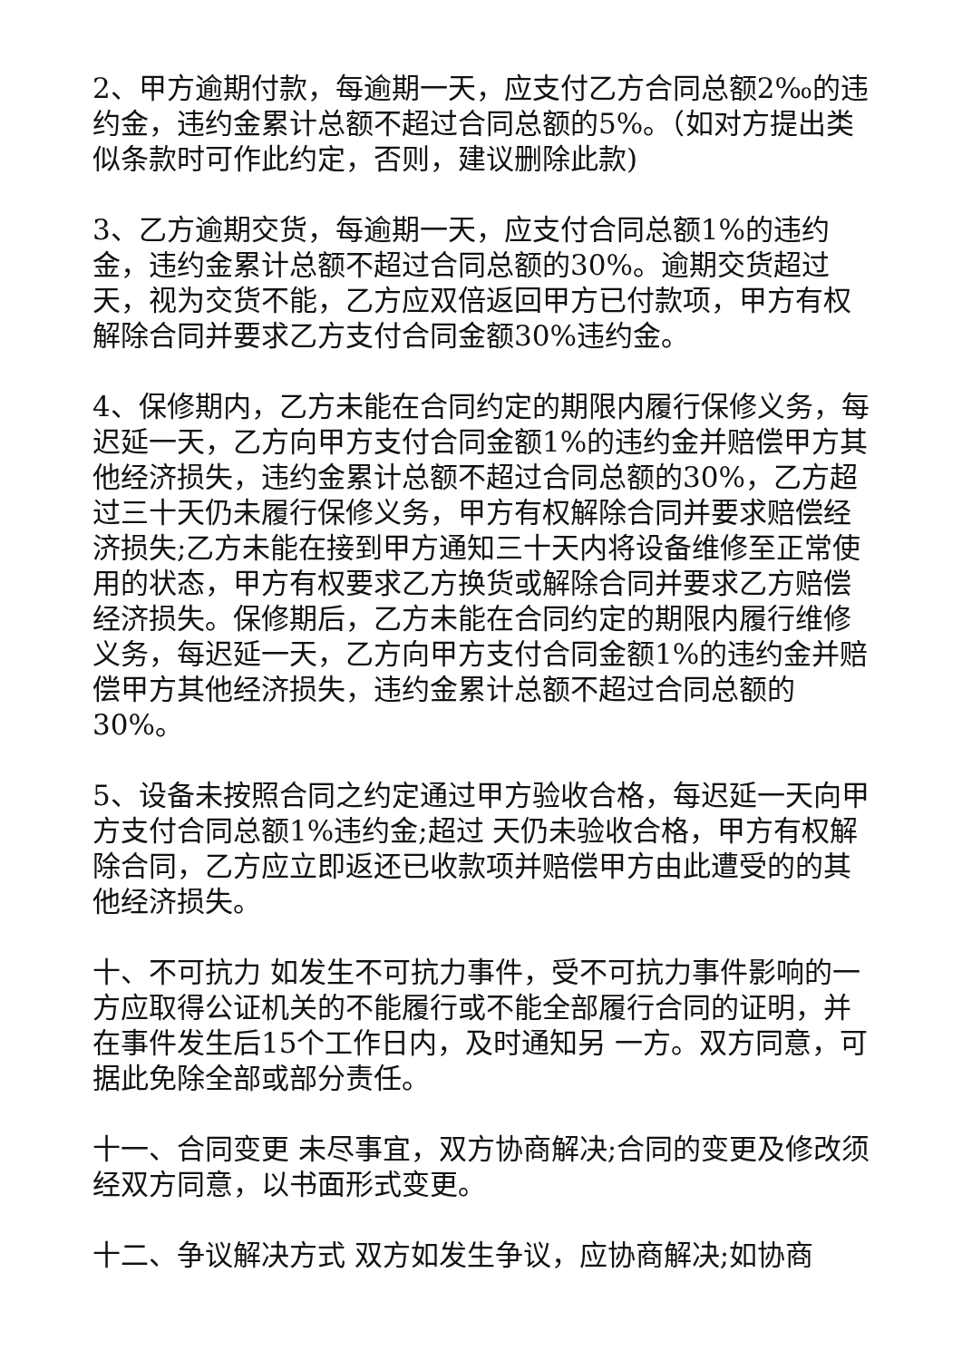2、甲方逾期付款，每逾期一天，应支付乙方合同总额2‰的违约金，违约金累计总额不超过合同总额的5%。（如对方提出类似条款时可作此约定，否则，建议删除此款)
3、乙方逾期交货，每逾期一天，应支付合同总额1%的违约金，违约金累计总额不超过合同总额的30%。逾期交货超过 天，视为交货不能，乙方应双倍返回甲方已付款项，甲方有权解除合同并要求乙方支付合同金额30%违约金。
4、保修期内，乙方未能在合同约定的期限内履行保修义务，每迟延一天，乙方向甲方支付合同金额1%的违约金并赔偿甲方其他经济损失，违约金累计总额不超过合同总额的30%，乙方超过三十天仍未履行保修义务，甲方有权解除合同并要求赔偿经济损失;乙方未能在接到甲方通知三十天内将设备维修至正常使用的状态，甲方有权要求乙方换货或解除合同并要求乙方赔偿经济损失。保修期后，乙方未能在合同约定的期限内履行维修义务，每迟延一天，乙方向甲方支付合同金额1%的违约金并赔偿甲方其他经济损失，违约金累计总额不超过合同总额的30%。
5、设备未按照合同之约定通过甲方验收合格，每迟延一天向甲方支付合同总额1%违约金;超过 天仍未验收合格，甲方有权解除合同，乙方应立即返还已收款项并赔偿甲方由此遭受的的其他经济损失。
十、不可抗力 如发生不可抗力事件，受不可抗力事件影响的一方应取得公证机关的不能履行或不能全部履行合同的证明，并在事件发生后15个工作日内，及时通知另 一方。双方同意，可据此免除全部或部分责任。
十一、合同变更 未尽事宜，双方协商解决;合同的变更及修改须经双方同意，以书面形式变更。
十二、争议解决方式 双方如发生争议，应协商解决;如协商